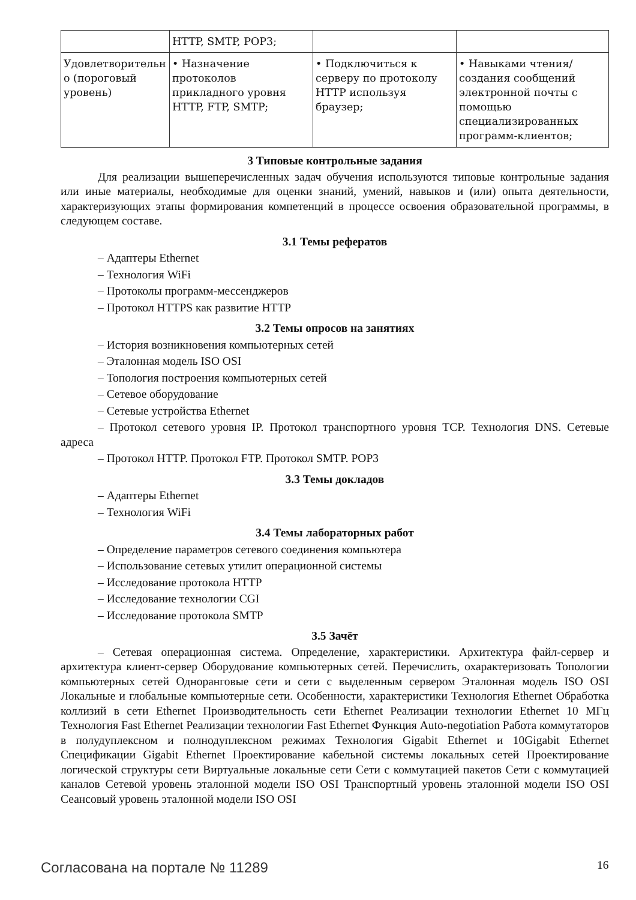| | HTTP, SMTP, POP3; | | |
| Удовлетворительн о (пороговый уровень) | • Назначение протоколов прикладного уровня HTTP, FTP, SMTP; | • Подключиться к серверу по протоколу HTTP используя браузер; | • Навыками чтения/создания сообщений электронной почты с помощью специализированных программ-клиентов; |
3 Типовые контрольные задания
Для реализации вышеперечисленных задач обучения используются типовые контрольные задания или иные материалы, необходимые для оценки знаний, умений, навыков и (или) опыта деятельности, характеризующих этапы формирования компетенций в процессе освоения образовательной программы, в следующем составе.
3.1 Темы рефератов
– Адаптеры Ethernet
– Технология WiFi
– Протоколы программ-мессенджеров
– Протокол HTTPS как развитие HTTP
3.2 Темы опросов на занятиях
– История возникновения компьютерных сетей
– Эталонная модель ISO OSI
– Топология построения компьютерных сетей
– Сетевое оборудование
– Сетевые устройства Ethernet
– Протокол сетевого уровня IP. Протокол транспортного уровня TCP. Технология DNS. Сетевые адреса
– Протокол HTTP. Протокол FTP. Протокол SMTP. POP3
3.3 Темы докладов
– Адаптеры Ethernet
– Технология WiFi
3.4 Темы лабораторных работ
– Определение параметров сетевого соединения компьютера
– Использование сетевых утилит операционной системы
– Исследование протокола HTTP
– Исследование технологии CGI
– Исследование протокола SMTP
3.5 Зачёт
– Сетевая операционная система. Определение, характеристики. Архитектура файл-сервер и архитектура клиент-сервер Оборудование компьютерных сетей. Перечислить, охарактеризовать Топологии компьютерных сетей Одноранговые сети и сети с выделенным сервером Эталонная модель ISO OSI Локальные и глобальные компьютерные сети. Особенности, характеристики Технология Ethernet Обработка коллизий в сети Ethernet Производительность сети Ethernet Реализации технологии Ethernet 10 МГц Технология Fast Ethernet Реализации технологии Fast Ethernet Функция Auto-negotiation Работа коммутаторов в полудуплексном и полнодуплексном режимах Технология Gigabit Ethernet и 10Gigabit Ethernet Спецификации Gigabit Ethernet Проектирование кабельной системы локальных сетей Проектирование логической структуры сети Виртуальные локальные сети Сети с коммутацией пакетов Сети с коммутацией каналов Сетевой уровень эталонной модели ISO OSI Транспортный уровень эталонной модели ISO OSI Сеансовый уровень эталонной модели ISO OSI
Согласована на портале № 11289 16